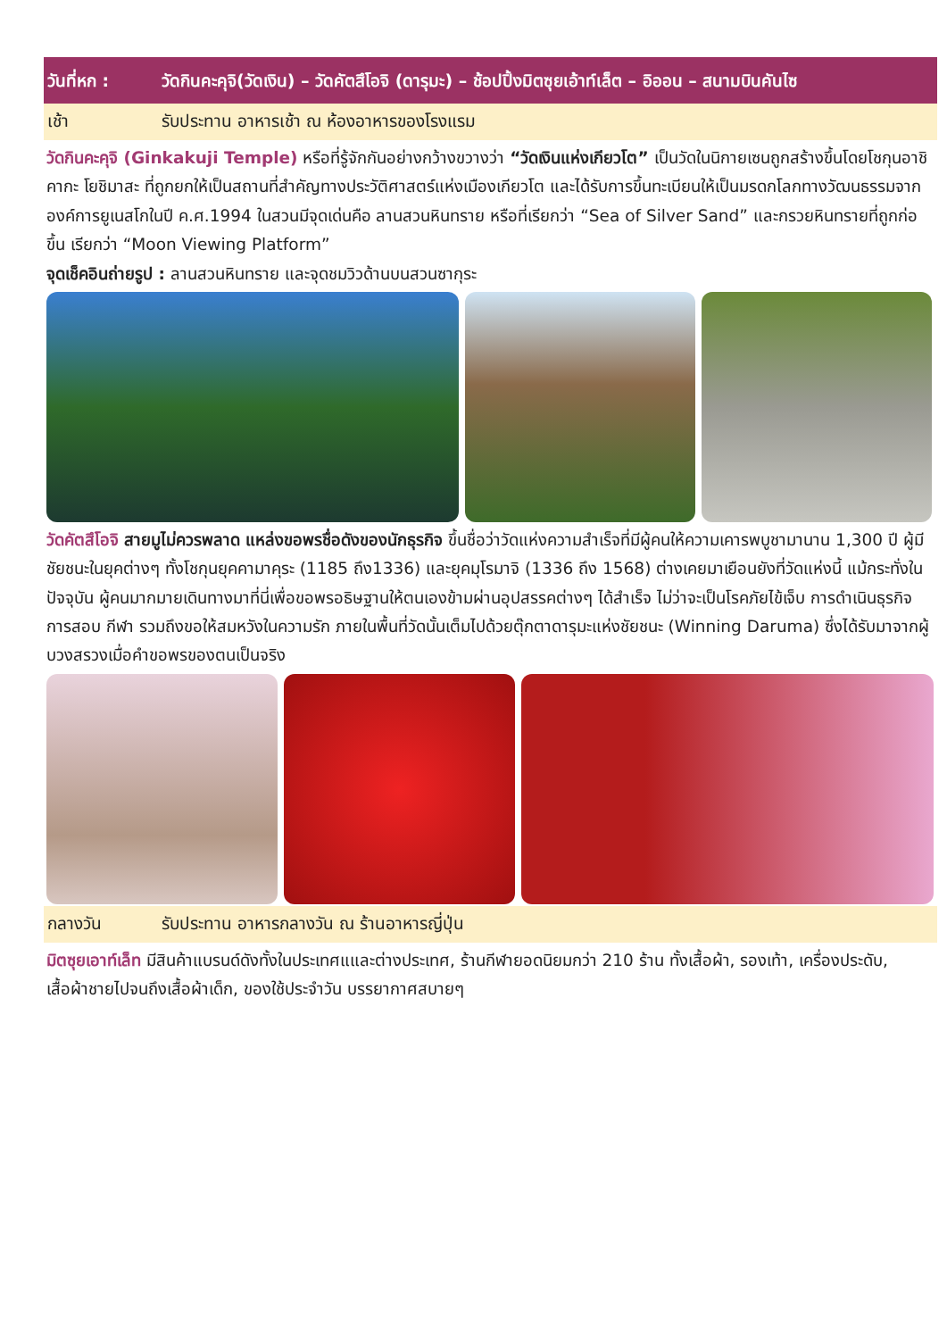วันที่หก : วัดกินคะคุจิ(วัดเงิน) – วัดคัตสึโอจิ (ดารุมะ) – ช้อปปิ้งมิตซุยเอ้าท์เล็ต – อิออน – สนามบินคันไซ
เช้า รับประทาน อาหารเช้า ณ ห้องอาหารของโรงแรม
วัดกินคะคุจิ (Ginkakuji Temple) หรือที่รู้จักกันอย่างกว้างขวางว่า “วัดเงินแห่งเกียวโต” เป็นวัดในนิกายเซนถูกสร้างขึ้นโดยโชกุนอาชิคากะ โยชิมาสะ ที่ถูกยกให้เป็นสถานที่สำคัญทางประวัติศาสตร์แห่งเมืองเกียวโต และได้รับการขึ้นทะเบียนให้เป็นมรดกโลกทางวัฒนธรรมจากองค์การยูเนสโกในปี ค.ศ.1994 ในสวนมีจุดเด่นคือ ลานสวนหินทราย หรือที่เรียกว่า “Sea of Silver Sand” และกรวยหินทรายที่ถูกก่อขึ้น เรียกว่า “Moon Viewing Platform”
จุดเช็คอินถ่ายรูป : ลานสวนหินทราย และจุดชมวิวด้านบนสวนซากุระ
วัดคัตสึโอจิ สายมูไม่ควรพลาด แหล่งขอพรชื่อดังของนักธุรกิจ ขึ้นชื่อว่าวัดแห่งความสำเร็จที่มีผู้คนให้ความเคารพบูชามานาน 1,300 ปี ผู้มีชัยชนะในยุคต่างๆ ทั้งโชกุนยุคคามาคุระ (1185 ถึง1336) และยุคมุโรมาจิ (1336 ถึง 1568) ต่างเคยมาเยือนยังที่วัดแห่งนี้ แม้กระทั่งในปัจจุบัน ผู้คนมากมายเดินทางมาที่นี่เพื่อขอพรอธิษฐานให้ตนเองข้ามผ่านอุปสรรคต่างๆ ได้สำเร็จ ไม่ว่าจะเป็นโรคภัยไข้เจ็บ การดำเนินธุรกิจ การสอบ กีฬา รวมถึงขอให้สมหวังในความรัก ภายในพื้นที่วัดนั้นเต็มไปด้วยตุ๊กตาดารุมะแห่งชัยชนะ (Winning Daruma) ซึ่งได้รับมาจากผู้บวงสรวงเมื่อคำขอพรของตนเป็นจริง
กลางวัน รับประทาน อาหารกลางวัน ณ ร้านอาหารญี่ปุ่น
มิตซุยเอาท์เล็ท มีสินค้าแบรนด์ดังทั้งในประเทศแและต่างประเทศ, ร้านกีฬายอดนิยมกว่า 210 ร้าน ทั้งเสื้อผ้า, รองเท้า, เครื่องประดับ, เสื้อผ้าชายไปจนถึงเสื้อผ้าเด็ก, ของใช้ประจำวัน บรรยากาศสบายๆ